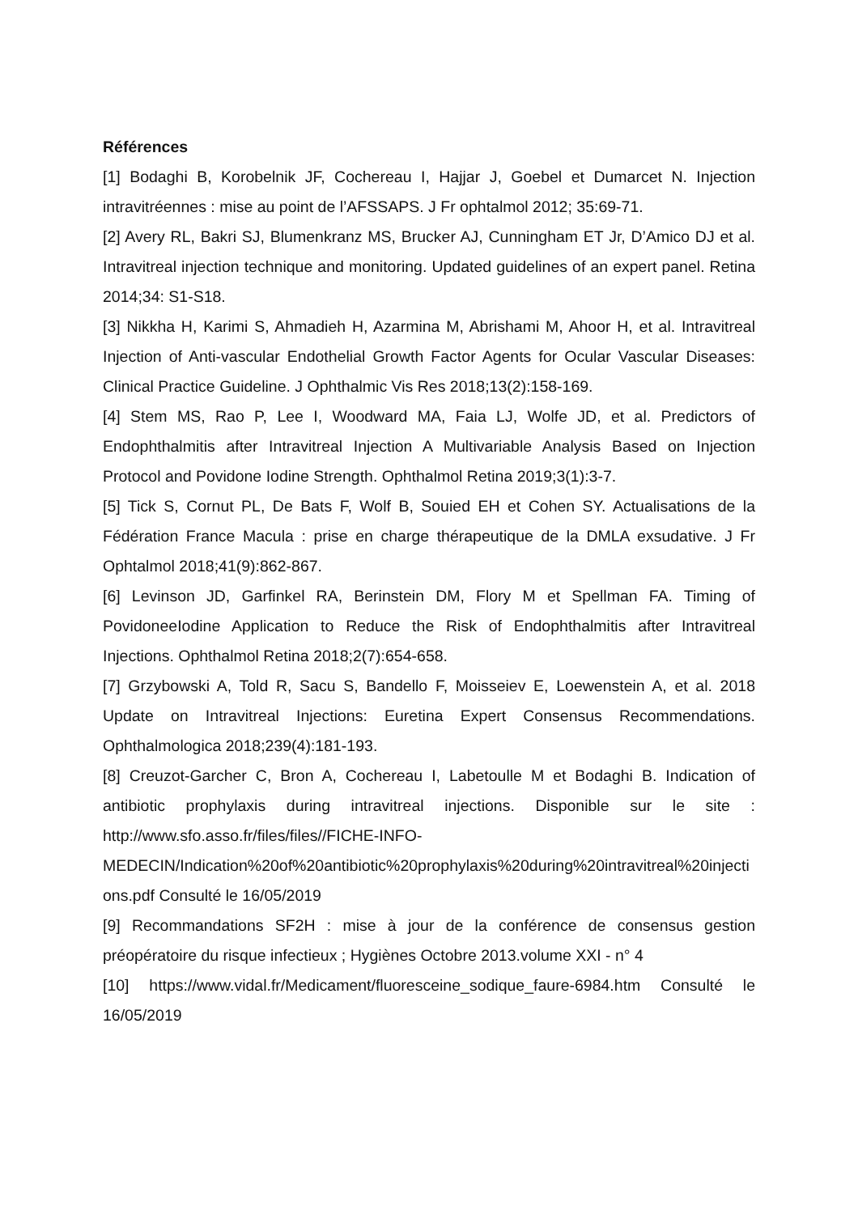Références
[1] Bodaghi B, Korobelnik JF, Cochereau I, Hajjar J, Goebel et Dumarcet N. Injection intravitréennes : mise au point de l’AFSSAPS. J Fr ophtalmol 2012; 35:69-71.
[2] Avery RL, Bakri SJ, Blumenkranz MS, Brucker AJ, Cunningham ET Jr, D’Amico DJ et al. Intravitreal injection technique and monitoring. Updated guidelines of an expert panel. Retina 2014;34: S1-S18.
[3] Nikkha H, Karimi S, Ahmadieh H, Azarmina M, Abrishami M, Ahoor H, et al. Intravitreal Injection of Anti-vascular Endothelial Growth Factor Agents for Ocular Vascular Diseases: Clinical Practice Guideline. J Ophthalmic Vis Res 2018;13(2):158-169.
[4] Stem MS, Rao P, Lee I, Woodward MA, Faia LJ, Wolfe JD, et al. Predictors of Endophthalmitis after Intravitreal Injection A Multivariable Analysis Based on Injection Protocol and Povidone Iodine Strength. Ophthalmol Retina 2019;3(1):3-7.
[5] Tick S, Cornut PL, De Bats F, Wolf B, Souied EH et Cohen SY. Actualisations de la Fédération France Macula : prise en charge thérapeutique de la DMLA exsudative. J Fr Ophtalmol 2018;41(9):862-867.
[6] Levinson JD, Garfinkel RA, Berinstein DM, Flory M et Spellman FA. Timing of PovidoneeIodine Application to Reduce the Risk of Endophthalmitis after Intravitreal Injections. Ophthalmol Retina 2018;2(7):654-658.
[7] Grzybowski A, Told R, Sacu S, Bandello F, Moisseiev E, Loewenstein A, et al. 2018 Update on Intravitreal Injections: Euretina Expert Consensus Recommendations. Ophthalmologica 2018;239(4):181-193.
[8] Creuzot-Garcher C, Bron A, Cochereau I, Labetoulle M et Bodaghi B. Indication of antibiotic prophylaxis during intravitreal injections. Disponible sur le site : http://www.sfo.asso.fr/files/files//FICHE-INFO-MEDECIN/Indication%20of%20antibiotic%20prophylaxis%20during%20intravitreal%20injections.pdf Consulté le 16/05/2019
[9] Recommandations SF2H : mise à jour de la conférence de consensus gestion préopératoire du risque infectieux ; Hygiènes Octobre 2013.volume XXI - n° 4
[10] https://www.vidal.fr/Medicament/fluoresceine_sodique_faure-6984.htm Consulté le 16/05/2019